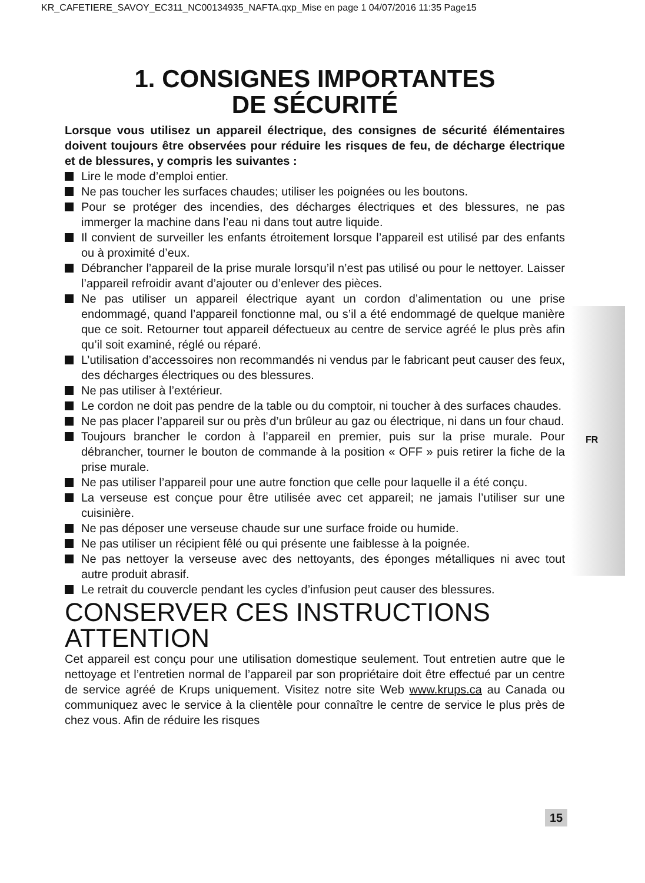KR_CAFETIERE_SAVOY_EC311_NC00134935_NAFTA.qxp_Mise en page 1 04/07/2016 11:35 Page15
FR
1. CONSIGNES IMPORTANTES
DE SÉCURITÉ
Lorsque vous utilisez un appareil électrique, des consignes de sécurité élémentaires doivent toujours être observées pour réduire les risques de feu, de décharge électrique et de blessures, y compris les suivantes :
Lire le mode d’emploi entier.
Ne pas toucher les surfaces chaudes; utiliser les poignées ou les boutons.
Pour se protéger des incendies, des décharges électriques et des blessures, ne pas immerger la machine dans l’eau ni dans tout autre liquide.
Il convient de surveiller les enfants étroitement lorsque l’appareil est utilisé par des enfants ou à proximité d’eux.
Débrancher l’appareil de la prise murale lorsqu’il n’est pas utilisé ou pour le nettoyer. Laisser l’appareil refroidir avant d’ajouter ou d’enlever des pièces.
Ne pas utiliser un appareil électrique ayant un cordon d’alimentation ou une prise endommagé, quand l’appareil fonctionne mal, ou s’il a été endommagé de quelque manière que ce soit. Retourner tout appareil défectueux au centre de service agréé le plus près afin qu’il soit examiné, réglé ou réparé.
L’utilisation d’accessoires non recommandés ni vendus par le fabricant peut causer des feux, des décharges électriques ou des blessures.
Ne pas utiliser à l’extérieur.
Le cordon ne doit pas pendre de la table ou du comptoir, ni toucher à des surfaces chaudes.
Ne pas placer l’appareil sur ou près d’un brûleur au gaz ou électrique, ni dans un four chaud.
Toujours brancher le cordon à l’appareil en premier, puis sur la prise murale. Pour débrancher, tourner le bouton de commande à la position « OFF » puis retirer la fiche de la prise murale.
Ne pas utiliser l’appareil pour une autre fonction que celle pour laquelle il a été conçu.
La verseuse est conçue pour être utilisée avec cet appareil; ne jamais l’utiliser sur une cuisinière.
Ne pas déposer une verseuse chaude sur une surface froide ou humide.
Ne pas utiliser un récipient fêlé ou qui présente une faiblesse à la poignée.
Ne pas nettoyer la verseuse avec des nettoyants, des éponges métalliques ni avec tout autre produit abrasif.
Le retrait du couvercle pendant les cycles d’infusion peut causer des blessures.
CONSERVER CES INSTRUCTIONS
ATTENTION
Cet appareil est conçu pour une utilisation domestique seulement. Tout entretien autre que le nettoyage et l’entretien normal de l’appareil par son propriétaire doit être effectué par un centre de service agréé de Krups uniquement. Visitez notre site Web www.krups.ca au Canada ou communiquez avec le service à la clientèle pour connaître le centre de service le plus près de chez vous. Afin de réduire les risques
15